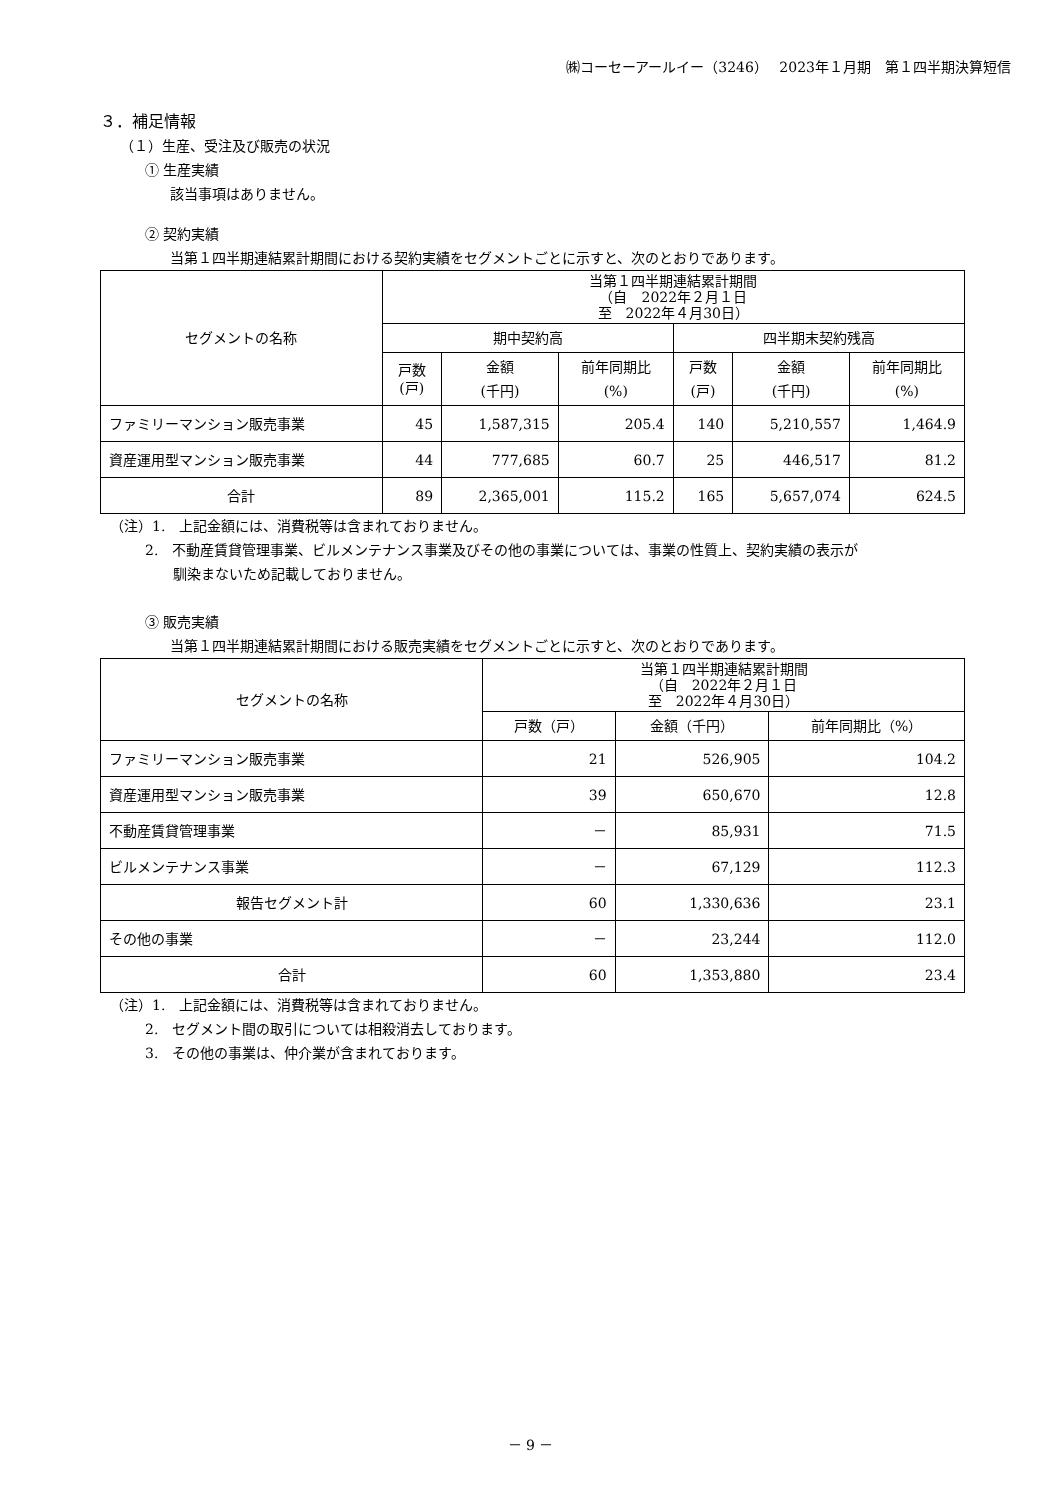㈱コーセーアールイー（3246）　 2023年１月期　第１四半期決算短信
３．補足情報
（１）生産、受注及び販売の状況
① 生産実績
該当事項はありません。
② 契約実績
当第１四半期連結累計期間における契約実績をセグメントごとに示すと、次のとおりであります。
| セグメントの名称 | 当第１四半期連結累計期間 （自 2022年２月１日 至 2022年４月30日） | | | | | |
| --- | --- | --- | --- | --- | --- | --- |
| | 期中契約高 | | | 四半期末契約残高 | | |
| | 戸数 (戸) | 金額 (千円) | 前年同期比 (%) | 戸数 (戸) | 金額 (千円) | 前年同期比 (%) |
| ファミリーマンション販売事業 | 45 | 1,587,315 | 205.4 | 140 | 5,210,557 | 1,464.9 |
| 資産運用型マンション販売事業 | 44 | 777,685 | 60.7 | 25 | 446,517 | 81.2 |
| 合計 | 89 | 2,365,001 | 115.2 | 165 | 5,657,074 | 624.5 |
（注）1.　上記金額には、消費税等は含まれておりません。
2.　不動産賃貸管理事業、ビルメンテナンス事業及びその他の事業については、事業の性質上、契約実績の表示が
　　馴染まないため記載しておりません。
③ 販売実績
当第１四半期連結累計期間における販売実績をセグメントごとに示すと、次のとおりであります。
| セグメントの名称 | 当第１四半期連結累計期間 （自 2022年２月１日 至 2022年４月30日） | | |
| --- | --- | --- | --- |
| | 戸数（戸） | 金額（千円） | 前年同期比（%） |
| ファミリーマンション販売事業 | 21 | 526,905 | 104.2 |
| 資産運用型マンション販売事業 | 39 | 650,670 | 12.8 |
| 不動産賃貸管理事業 | － | 85,931 | 71.5 |
| ビルメンテナンス事業 | － | 67,129 | 112.3 |
| 報告セグメント計 | 60 | 1,330,636 | 23.1 |
| その他の事業 | － | 23,244 | 112.0 |
| 合計 | 60 | 1,353,880 | 23.4 |
（注）1.　上記金額には、消費税等は含まれておりません。
2.　セグメント間の取引については相殺消去しております。
3.　その他の事業は、仲介業が含まれております。
－ 9 －